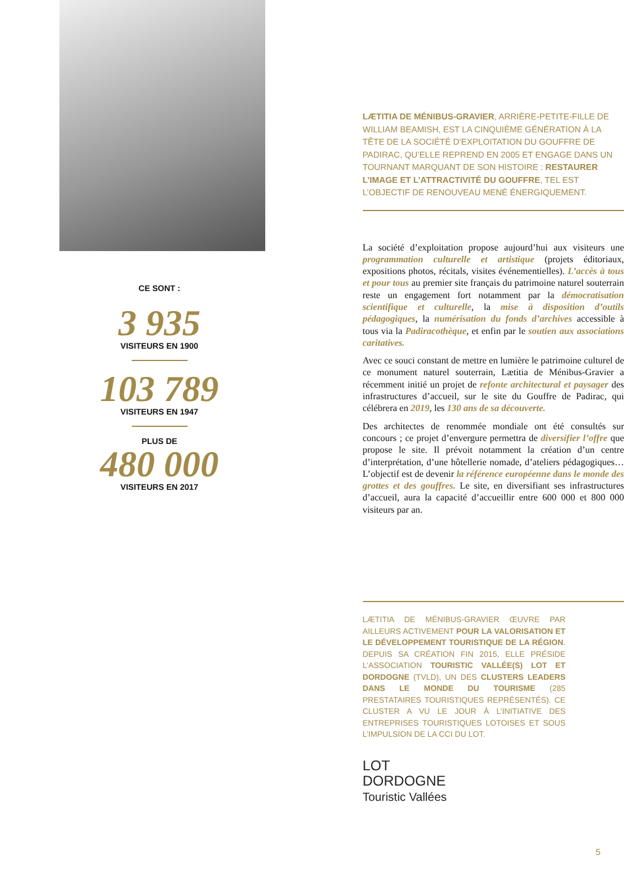CE SONT :
3 935
VISITEURS EN 1900
103 789
VISITEURS EN 1947
PLUS DE
480 000
VISITEURS EN 2017
LÆTITIA DE MÉNIBUS-GRAVIER, ARRIÈRE-PETITE-FILLE DE WILLIAM BEAMISH, EST LA CINQUIÈME GÉNÉRATION À LA TÊTE DE LA SOCIÉTÉ D’EXPLOITATION DU GOUFFRE DE PADIRAC, QU’ELLE REPREND EN 2005 ET ENGAGE DANS UN TOURNANT MARQUANT DE SON HISTOIRE : RESTAURER L’IMAGE ET L’ATTRACTIVITÉ DU GOUFFRE, TEL EST L’OBJECTIF DE RENOUVEAU MENÉ ÉNERGIQUEMENT.
La société d’exploitation propose aujourd’hui aux visiteurs une programmation culturelle et artistique (projets éditoriaux, expositions photos, récitals, visites événementielles). L’accès à tous et pour tous au premier site français du patrimoine naturel souterrain reste un engagement fort notamment par la démocratisation scientifique et culturelle, la mise à disposition d’outils pédagogiques, la numérisation du fonds d’archives accessible à tous via la Padiracothèque, et enfin par le soutien aux associations caritatives.
Avec ce souci constant de mettre en lumière le patrimoine culturel de ce monument naturel souterrain, Lætitia de Ménibus-Gravier a récemment initié un projet de refonte architectural et paysager des infrastructures d’accueil, sur le site du Gouffre de Padirac, qui célébrera en 2019, les 130 ans de sa découverte.
Des architectes de renommée mondiale ont été consultés sur concours ; ce projet d’envergure permettra de diversifier l’offre que propose le site. Il prévoit notamment la création d’un centre d’interprétation, d’une hôtellerie nomade, d’ateliers pédagogiques… L’objectif est de devenir la référence européenne dans le monde des grottes et des gouffres. Le site, en diversifiant ses infrastructures d’accueil, aura la capacité d’accueillir entre 600 000 et 800 000 visiteurs par an.
LÆTITIA DE MÉNIBUS-GRAVIER ŒUVRE PAR AILLEURS ACTIVEMENT POUR LA VALORISATION ET LE DÉVELOPPEMENT TOURISTIQUE DE LA RÉGION. DEPUIS SA CRÉATION FIN 2015, ELLE PRÉSIDE L’ASSOCIATION TOURISTIC VALLÉE(S) LOT ET DORDOGNE (TVLD), UN DES CLUSTERS LEADERS DANS LE MONDE DU TOURISME (285 PRESTATAIRES TOURISTIQUES REPRÉSENTÉS). CE CLUSTER A VU LE JOUR À L’INITIATIVE DES ENTREPRISES TOURISTIQUES LOTOISES ET SOUS L’IMPULSION DE LA CCI DU LOT.
LOT
DORDOGNE
Touristic Vallées
5